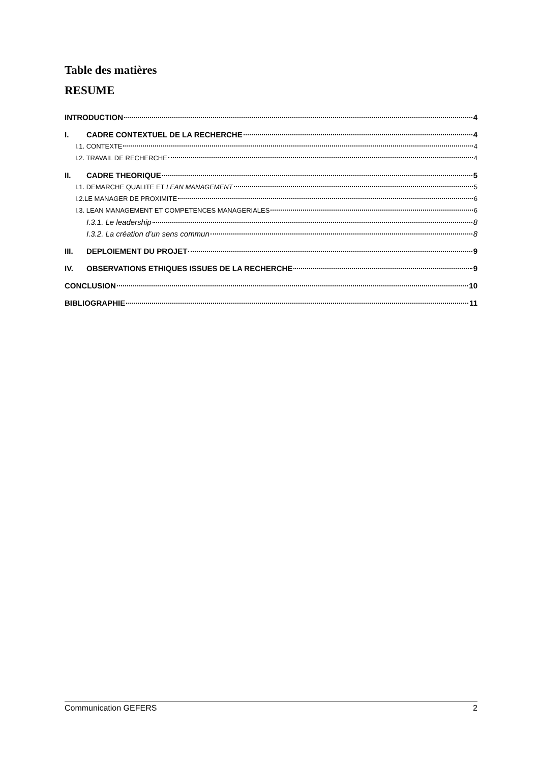Table des matières
RESUME
INTRODUCTION 4
I. CADRE CONTEXTUEL DE LA RECHERCHE 4
I.1. CONTEXTE 4
I.2. TRAVAIL DE RECHERCHE 4
II. CADRE THEORIQUE 5
I.1. DEMARCHE QUALITE ET LEAN MANAGEMENT 5
I.2.LE MANAGER DE PROXIMITE 6
I.3. LEAN MANAGEMENT ET COMPETENCES MANAGERIALES 6
I.3.1. Le leadership 8
I.3.2. La création d’un sens commun 8
III. DEPLOIEMENT DU PROJET 9
IV. OBSERVATIONS ETHIQUES ISSUES DE LA RECHERCHE 9
CONCLUSION 10
BIBLIOGRAPHIE 11
Communication GEFERS 2